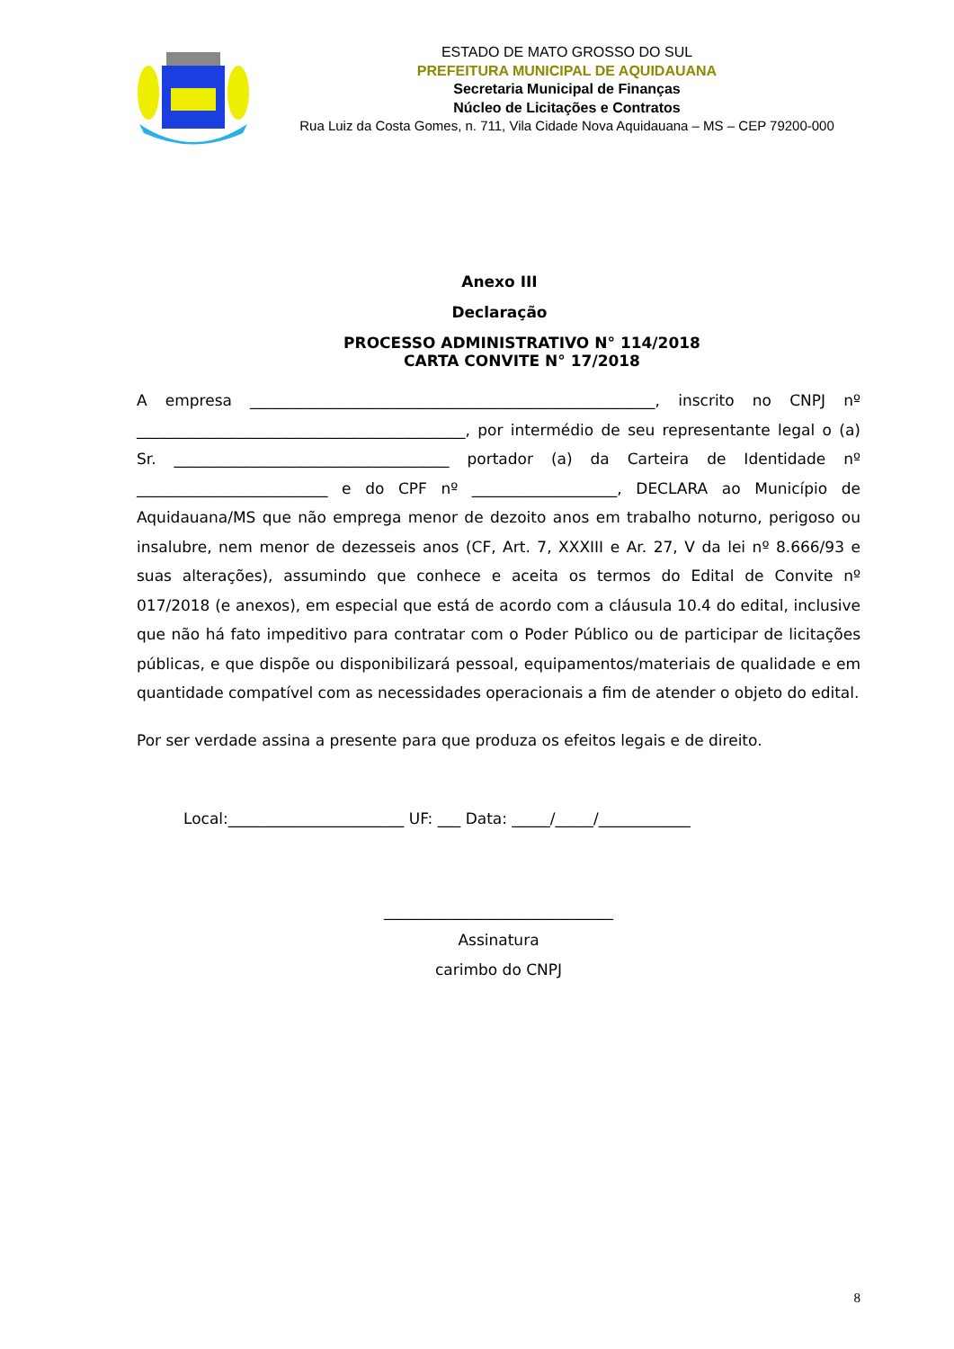ESTADO DE MATO GROSSO DO SUL
PREFEITURA MUNICIPAL DE AQUIDAUANA
Secretaria Municipal de Finanças
Núcleo de Licitações e Contratos
Rua Luiz da Costa Gomes, n. 711, Vila Cidade Nova Aquidauana – MS – CEP 79200-000
Anexo III
Declaração
PROCESSO ADMINISTRATIVO N° 114/2018
CARTA CONVITE N° 17/2018
A empresa _____________________________________________________, inscrito no CNPJ nº ___________________________________________, por intermédio de seu representante legal o (a) Sr. ____________________________________ portador (a) da Carteira de Identidade nº _________________________ e do CPF nº ___________________, DECLARA ao Município de Aquidauana/MS que não emprega menor de dezoito anos em trabalho noturno, perigoso ou insalubre, nem menor de dezesseis anos (CF, Art. 7, XXXIII e Ar. 27, V da lei nº 8.666/93 e suas alterações), assumindo que conhece e aceita os termos do Edital de Convite nº 017/2018 (e anexos), em especial que está de acordo com a cláusula 10.4 do edital, inclusive que não há fato impeditivo para contratar com o Poder Público ou de participar de licitações públicas, e que dispõe ou disponibilizará pessoal, equipamentos/materiais de qualidade e em quantidade compatível com as necessidades operacionais a fim de atender o objeto do edital.
Por ser verdade assina a presente para que produza os efeitos legais e de direito.
Local:_______________________ UF: ___ Data: _____/_____/____________
______________________________
Assinatura
carimbo do CNPJ
8